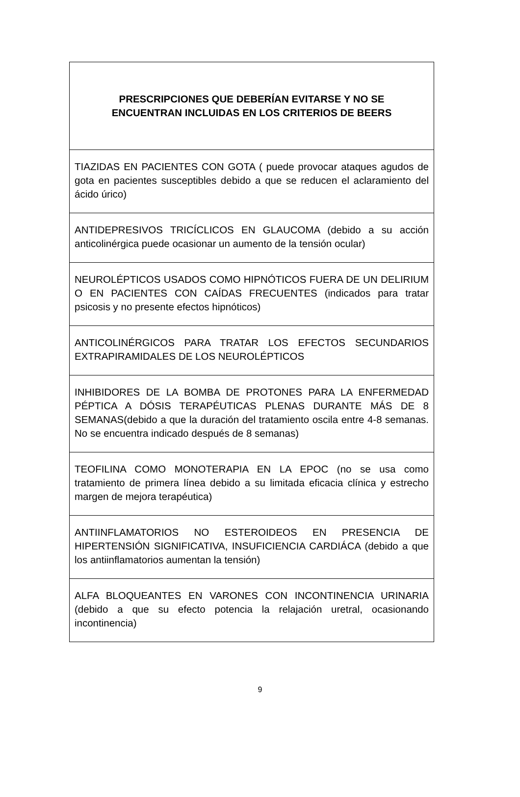| PRESCRIPCIONES QUE DEBERÍAN EVITARSE Y NO SE ENCUENTRAN INCLUIDAS EN LOS CRITERIOS DE BEERS |
| --- |
| TIAZIDAS EN PACIENTES CON GOTA ( puede provocar ataques agudos de gota en pacientes susceptibles debido a que se reducen el aclaramiento del ácido úrico) |
| ANTIDEPRESIVOS TRICÍCLICOS EN GLAUCOMA (debido a su acción anticolinérgica puede ocasionar un aumento de la tensión ocular) |
| NEUROLÉPTICOS USADOS COMO HIPNÓTICOS FUERA DE UN DELIRIUM O EN PACIENTES CON CAÍDAS FRECUENTES (indicados para tratar psicosis y no presente efectos hipnóticos) |
| ANTICOLINÉRGICOS PARA TRATAR LOS EFECTOS SECUNDARIOS EXTRAPIRAMIDALES DE LOS NEUROLÉPTICOS |
| INHIBIDORES DE LA BOMBA DE PROTONES PARA LA ENFERMEDAD PÉPTICA A DÓSIS TERAPÉUTICAS PLENAS DURANTE MÁS DE 8 SEMANAS(debido a que la duración del tratamiento oscila entre 4-8 semanas. No se encuentra indicado después de 8 semanas) |
| TEOFILINA COMO MONOTERAPIA EN LA EPOC (no se usa como tratamiento de primera línea debido a su limitada eficacia clínica y estrecho margen de mejora terapéutica) |
| ANTIINFLAMATORIOS NO ESTEROIDEOS EN PRESENCIA DE HIPERTENSIÓN SIGNIFICATIVA, INSUFICIENCIA CARDIÁCA (debido a que los antiinflamatorios aumentan la tensión) |
| ALFA BLOQUEANTES EN VARONES CON INCONTINENCIA URINARIA (debido a que su efecto potencia la relajación uretral, ocasionando incontinencia) |
9